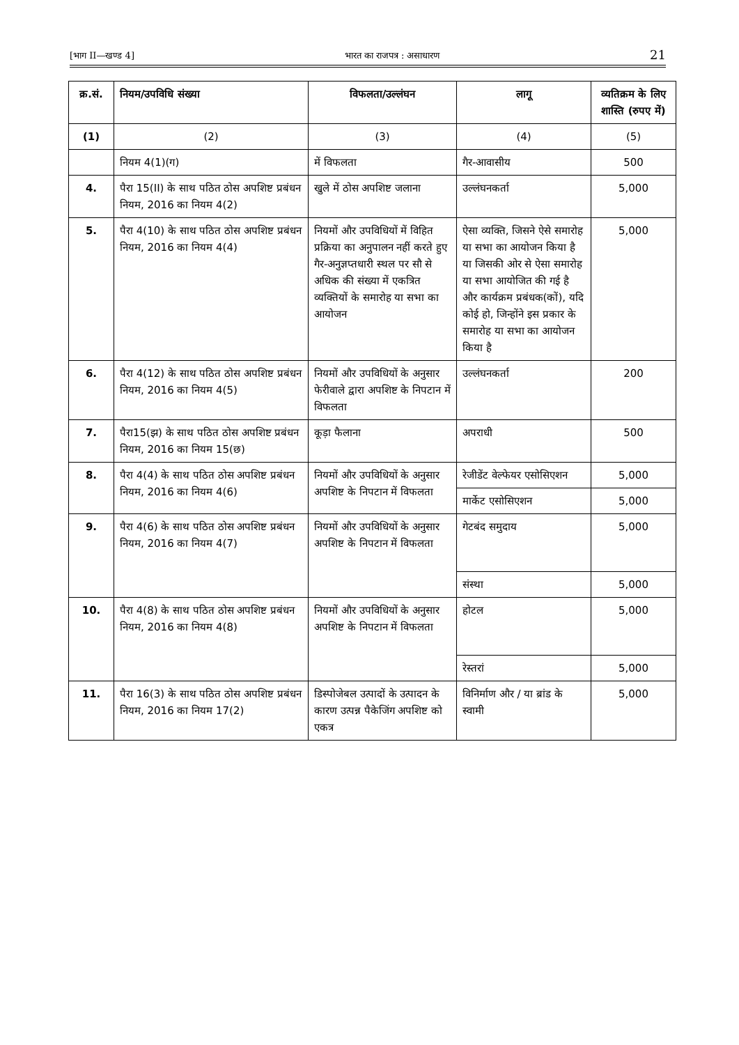[भाग II—खण्ड 4] भारत का राजपत्र : असाधारण 21
| क्र.सं. | नियम/उपविधि संख्या | विफलता/उल्लंघन | लागू | व्यतिक्रम के लिए शास्ति (रुपए में) |
| --- | --- | --- | --- | --- |
| (1) | (2) | (3) | (4) | (5) |
| | नियम 4(1)(ग) | में विफलता | गैर-आवासीय | 500 |
| 4. | पैरा 15(II) के साथ पठित ठोस अपशिष्ट प्रबंधन नियम, 2016 का नियम 4(2) | खुले में ठोस अपशिष्ट जलाना | उल्लंघनकर्ता | 5,000 |
| 5. | पैरा 4(10) के साथ पठित ठोस अपशिष्ट प्रबंधन नियम, 2016 का नियम 4(4) | नियमों और उपविधियों में विहित प्रक्रिया का अनुपालन नहीं करते हुए गैर-अनुज्ञप्तधारी स्थल पर सौ से अधिक की संख्या में एकत्रित व्यक्तियों के समारोह या सभा का आयोजन | ऐसा व्यक्ति, जिसने ऐसे समारोह या सभा का आयोजन किया है या जिसकी ओर से ऐसा समारोह या सभा आयोजित की गई है और कार्यक्रम प्रबंधक(कों), यदि कोई हो, जिन्होंने इस प्रकार के समारोह या सभा का आयोजन किया है | 5,000 |
| 6. | पैरा 4(12) के साथ पठित ठोस अपशिष्ट प्रबंधन नियम, 2016 का नियम 4(5) | नियमों और उपविधियों के अनुसार फेरीवाले द्वारा अपशिष्ट के निपटान में विफलता | उल्लंघनकर्ता | 200 |
| 7. | पैरा15(झ) के साथ पठित ठोस अपशिष्ट प्रबंधन नियम, 2016 का नियम 15(छ) | कूड़ा फैलाना | अपराधी | 500 |
| 8. | पैरा 4(4) के साथ पठित ठोस अपशिष्ट प्रबंधन नियम, 2016 का नियम 4(6) | नियमों और उपविधियों के अनुसार अपशिष्ट के निपटान में विफलता | रेजीडेंट वेल्फेयर एसोसिएशन | 5,000 |
| | | | मार्केट एसोसिएशन | 5,000 |
| 9. | पैरा 4(6) के साथ पठित ठोस अपशिष्ट प्रबंधन नियम, 2016 का नियम 4(7) | नियमों और उपविधियों के अनुसार अपशिष्ट के निपटान में विफलता | गेटबंद समुदाय | 5,000 |
| | | | संस्था | 5,000 |
| 10. | पैरा 4(8) के साथ पठित ठोस अपशिष्ट प्रबंधन नियम, 2016 का नियम 4(8) | नियमों और उपविधियों के अनुसार अपशिष्ट के निपटान में विफलता | होटल | 5,000 |
| | | | रेस्तरां | 5,000 |
| 11. | पैरा 16(3) के साथ पठित ठोस अपशिष्ट प्रबंधन नियम, 2016 का नियम 17(2) | डिस्पोजेबल उत्पादों के उत्पादन के कारण उत्पन्न पैकेजिंग अपशिष्ट को एकत्र | विनिर्माण और / या ब्रांड के स्वामी | 5,000 |